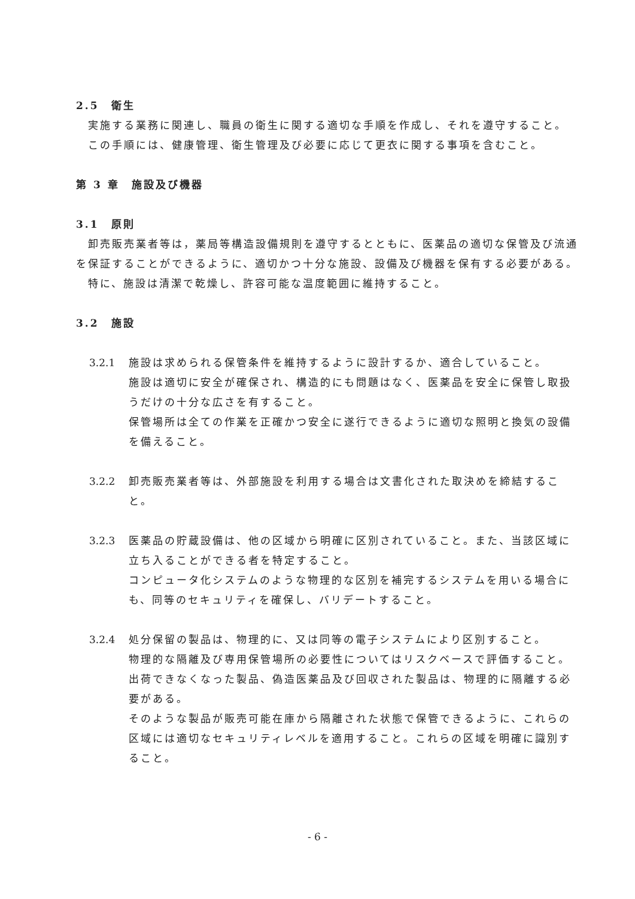2.5　衛生
実施する業務に関連し、職員の衛生に関する適切な手順を作成し、それを遵守すること。
この手順には、健康管理、衛生管理及び必要に応じて更衣に関する事項を含むこと。
第 3 章　施設及び機器
3.1　原則
卸売販売業者等は，薬局等構造設備規則を遵守するとともに、医薬品の適切な保管及び流通を保証することができるように、適切かつ十分な施設、設備及び機器を保有する必要がある。
特に、施設は清潔で乾燥し、許容可能な温度範囲に維持すること。
3.2　施設
3.2.1 施設は求められる保管条件を維持するように設計するか、適合していること。
施設は適切に安全が確保され、構造的にも問題はなく、医薬品を安全に保管し取扱うだけの十分な広さを有すること。
保管場所は全ての作業を正確かつ安全に遂行できるように適切な照明と換気の設備を備えること。
3.2.2 卸売販売業者等は、外部施設を利用する場合は文書化された取決めを締結すること。
3.2.3 医薬品の貯蔵設備は、他の区域から明確に区別されていること。また、当該区域に立ち入ることができる者を特定すること。
コンピュータ化システムのような物理的な区別を補完するシステムを用いる場合にも、同等のセキュリティを確保し、バリデートすること。
3.2.4 処分保留の製品は、物理的に、又は同等の電子システムにより区別すること。
物理的な隔離及び専用保管場所の必要性についてはリスクベースで評価すること。
出荷できなくなった製品、偽造医薬品及び回収された製品は、物理的に隔離する必要がある。
そのような製品が販売可能在庫から隔離された状態で保管できるように、これらの区域には適切なセキュリティレベルを適用すること。これらの区域を明確に識別すること。
- 6 -